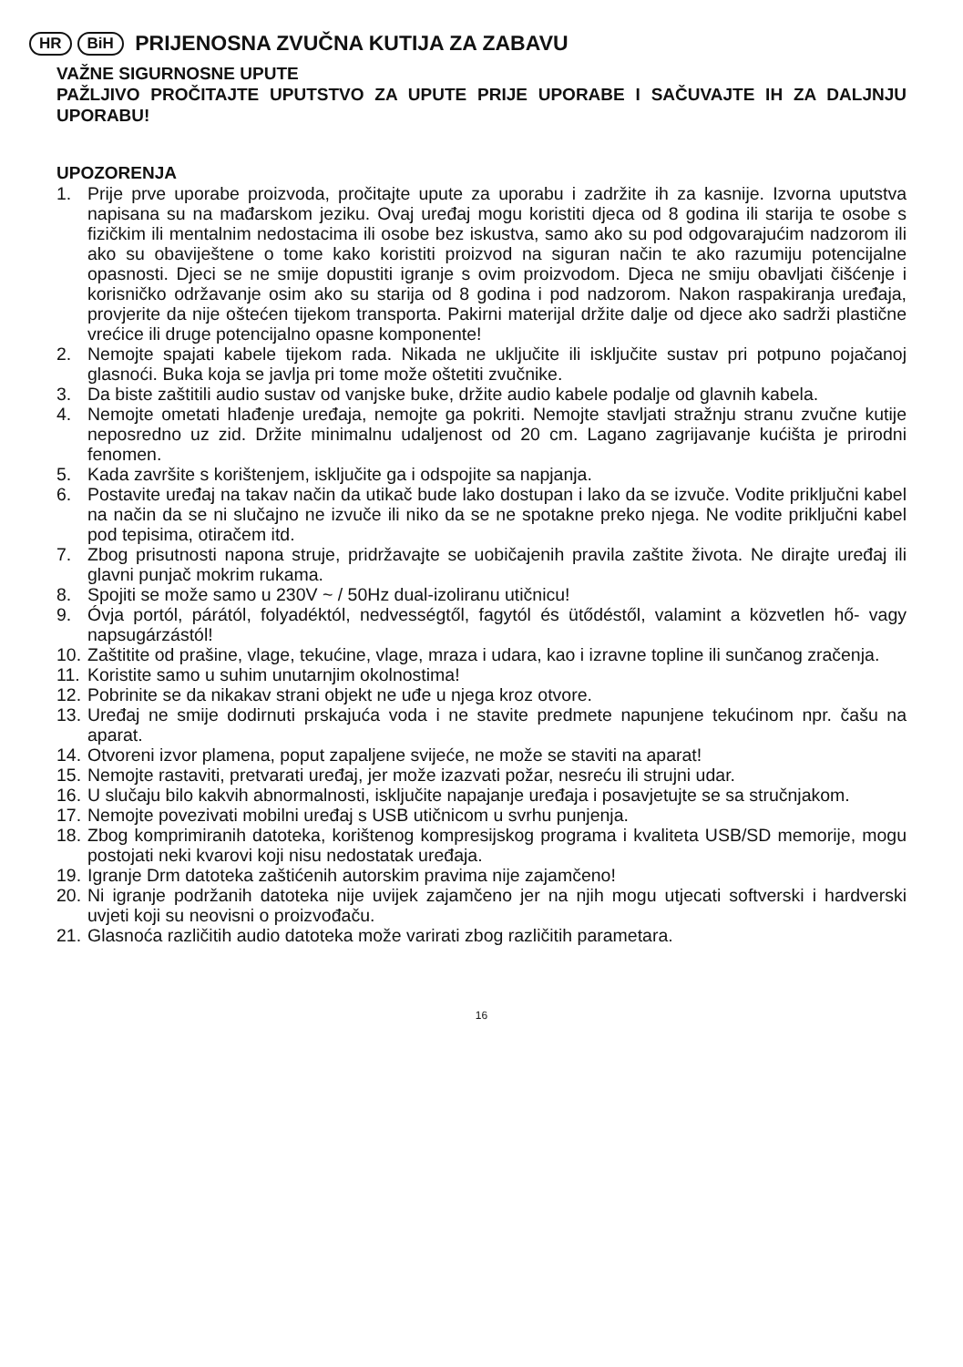HR BiH PRIJENOSNA ZVUČNA KUTIJA ZA ZABAVU
VAŽNE SIGURNOSNE UPUTE
PAŽLJIVO PROČITAJTE UPUTSTVO ZA UPUTE PRIJE UPORABE I SAČUVAJTE IH ZA DALJNJU UPORABU!
UPOZORENJA
1. Prije prve uporabe proizvoda, pročitajte upute za uporabu i zadržite ih za kasnije. Izvorna uputstva napisana su na mađarskom jeziku. Ovaj uređaj mogu koristiti djeca od 8 godina ili starija te osobe s fizičkim ili mentalnim nedostacima ili osobe bez iskustva, samo ako su pod odgovarajućim nadzorom ili ako su obaviještene o tome kako koristiti proizvod na siguran način te ako razumiju potencijalne opasnosti. Djeci se ne smije dopustiti igranje s ovim proizvodom. Djeca ne smiju obavljati čišćenje i korisničko održavanje osim ako su starija od 8 godina i pod nadzorom. Nakon raspakiranja uređaja, provjerite da nije oštećen tijekom transporta. Pakirni materijal držite dalje od djece ako sadrži plastične vrećice ili druge potencijalno opasne komponente!
2. Nemojte spajati kabele tijekom rada. Nikada ne uključite ili isključite sustav pri potpuno pojačanoj glasnoći. Buka koja se javlja pri tome može oštetiti zvučnike.
3. Da biste zaštitili audio sustav od vanjske buke, držite audio kabele podalje od glavnih kabela.
4. Nemojte ometati hlađenje uređaja, nemojte ga pokriti. Nemojte stavljati stražnju stranu zvučne kutije neposredno uz zid. Držite minimalnu udaljenost od 20 cm. Lagano zagrijavanje kućišta je prirodni fenomen.
5. Kada završite s korištenjem, isključite ga i odspojite sa napjanja.
6. Postavite uređaj na takav način da utikač bude lako dostupan i lako da se izvuče. Vodite priključni kabel na način da se ni slučajno ne izvuče ili niko da se ne spotakne preko njega. Ne vodite priključni kabel pod tepisima, otiračem itd.
7. Zbog prisutnosti napona struje, pridržavajte se uobičajenih pravila zaštite života. Ne dirajte uređaj ili glavni punjač mokrim rukama.
8. Spojiti se može samo u 230V ~ / 50Hz dual-izoliranu utičnicu!
9. Óvja portól, párától, folyadéktól, nedvességtől, fagytól és ütődéstől, valamint a közvetlen hő- vagy napsugárzástól!
10. Zaštitite od prašine, vlage, tekućine, vlage, mraza i udara, kao i izravne topline ili sunčanog zračenja.
11. Koristite samo u suhim unutarnjim okolnostima!
12. Pobrinite se da nikakav strani objekt ne uđe u njega kroz otvore.
13. Uređaj ne smije dodirnuti prskajuća voda i ne stavite predmete napunjene tekućinom npr. čašu na aparat.
14. Otvoreni izvor plamena, poput zapaljene svijeće, ne može se staviti na aparat!
15. Nemojte rastaviti, pretvarati uređaj, jer može izazvati požar, nesreću ili strujni udar.
16. U slučaju bilo kakvih abnormalnosti, isključite napajanje uređaja i posavjetujte se sa stručnjakom.
17. Nemojte povezivati mobilni uređaj s USB utičnicom u svrhu punjenja.
18. Zbog komprimiranih datoteka, korištenog kompresijskog programa i kvaliteta USB/SD memorije, mogu postojati neki kvarovi koji nisu nedostatak uređaja.
19. Igranje Drm datoteka zaštićenih autorskim pravima nije zajamčeno!
20. Ni igranje podržanih datoteka nije uvijek zajamčeno jer na njih mogu utjecati softverski i hardverski uvjeti koji su neovisni o proizvođaču.
21. Glasnoća različitih audio datoteka može varirati zbog različitih parametara.
16